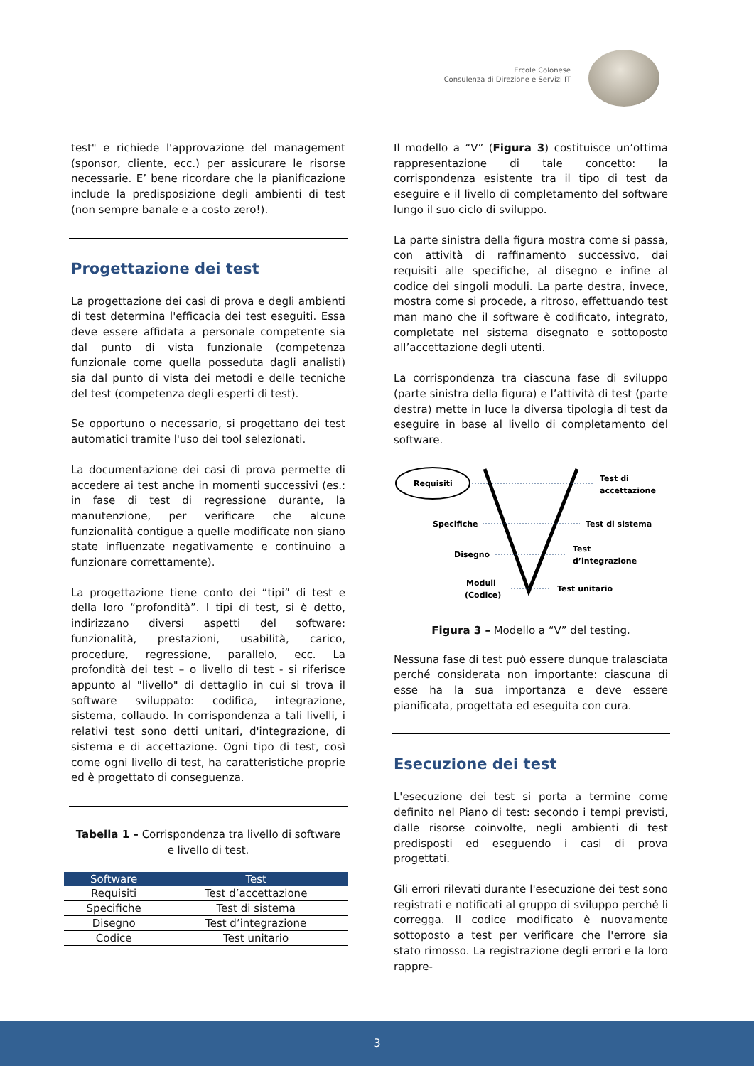Ercole Colonese
Consulenza di Direzione e Servizi IT
test" e richiede l'approvazione del management (sponsor, cliente, ecc.) per assicurare le risorse necessarie. E’ bene ricordare che la pianificazione include la predisposizione degli ambienti di test (non sempre banale e a costo zero!).
Progettazione dei test
La progettazione dei casi di prova e degli ambienti di test determina l'efficacia dei test eseguiti. Essa deve essere affidata a personale competente sia dal punto di vista funzionale (competenza funzionale come quella posseduta dagli analisti) sia dal punto di vista dei metodi e delle tecniche del test (competenza degli esperti di test).
Se opportuno o necessario, si progettano dei test automatici tramite l'uso dei tool selezionati.
La documentazione dei casi di prova permette di accedere ai test anche in momenti successivi (es.: in fase di test di regressione durante, la manutenzione, per verificare che alcune funzionalità contigue a quelle modificate non siano state influenzate negativamente e continuino a funzionare correttamente).
La progettazione tiene conto dei “tipi” di test e della loro “profondità”. I tipi di test, si è detto, indirizzano diversi aspetti del software: funzionalità, prestazioni, usabilità, carico, procedure, regressione, parallelo, ecc. La profondità dei test – o livello di test - si riferisce appunto al "livello" di dettaglio in cui si trova il software sviluppato: codifica, integrazione, sistema, collaudo. In corrispondenza a tali livelli, i relativi test sono detti unitari, d'integrazione, di sistema e di accettazione. Ogni tipo di test, così come ogni livello di test, ha caratteristiche proprie ed è progettato di conseguenza.
Tabella 1 – Corrispondenza tra livello di software e livello di test.
| Software | Test |
| --- | --- |
| Requisiti | Test d’accettazione |
| Specifiche | Test di sistema |
| Disegno | Test d’integrazione |
| Codice | Test unitario |
Il modello a “V” (Figura 3) costituisce un’ottima rappresentazione di tale concetto: la corrispondenza esistente tra il tipo di test da eseguire e il livello di completamento del software lungo il suo ciclo di sviluppo.
La parte sinistra della figura mostra come si passa, con attività di raffinamento successivo, dai requisiti alle specifiche, al disegno e infine al codice dei singoli moduli. La parte destra, invece, mostra come si procede, a ritroso, effettuando test man mano che il software è codificato, integrato, completate nel sistema disegnato e sottoposto all’accettazione degli utenti.
La corrispondenza tra ciascuna fase di sviluppo (parte sinistra della figura) e l’attività di test (parte destra) mette in luce la diversa tipologia di test da eseguire in base al livello di completamento del software.
Requisiti
Test di
accettazione
Specifiche
Test di sistema
Disegno
Test
d’integrazione
Moduli
(Codice)
Test unitario
Figura 3 – Modello a “V” del testing.
Nessuna fase di test può essere dunque tralasciata perché considerata non importante: ciascuna di esse ha la sua importanza e deve essere pianificata, progettata ed eseguita con cura.
Esecuzione dei test
L'esecuzione dei test si porta a termine come definito nel Piano di test: secondo i tempi previsti, dalle risorse coinvolte, negli ambienti di test predisposti ed eseguendo i casi di prova progettati.
Gli errori rilevati durante l'esecuzione dei test sono registrati e notificati al gruppo di sviluppo perché li corregga. Il codice modificato è nuovamente sottoposto a test per verificare che l'errore sia stato rimosso. La registrazione degli errori e la loro rappre-
3